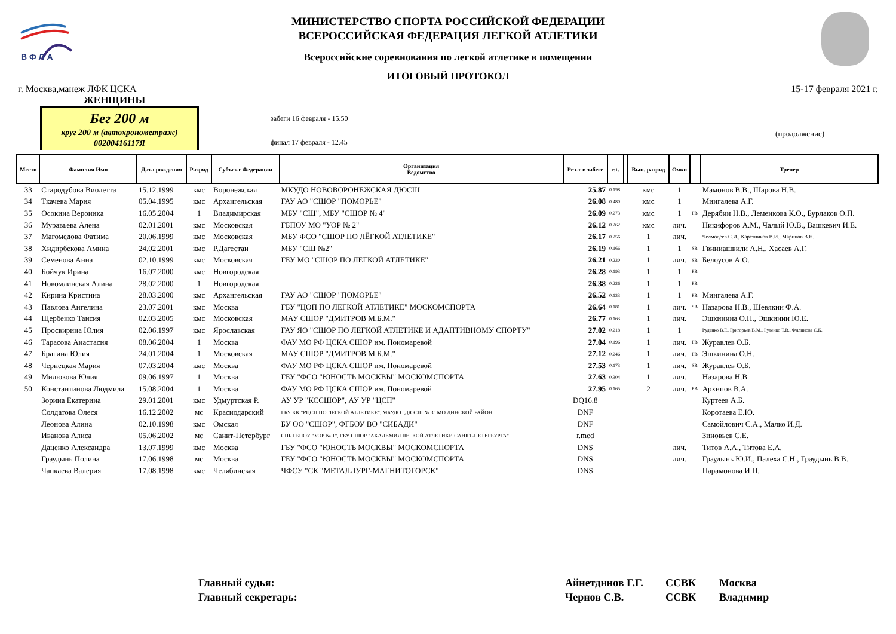В Ф Л А
МИНИСТЕРСТВО СПОРТА РОССИЙСКОЙ ФЕДЕРАЦИИ
ВСЕРОССИЙСКАЯ ФЕДЕРАЦИЯ ЛЕГКОЙ АТЛЕТИКИ
Всероссийские соревнования по легкой атлетике в помещении
ИТОГОВЫЙ ПРОТОКОЛ
г. Москва,манеж ЛФК ЦСКА 15-17 февраля 2021 г.
ЖЕНЩИНЫ
Бег 200 м
круг 200 м (автохронометраж)
00200416117Я
забеги 16 февраля - 15.50
финал 17 февраля - 12.45
(продолжение)
| Место | Фамилия Имя | Дата рождения | Разряд | Субъект Федерации | Организация Ведомство | Рез-т в забеге | r.t. | | Вып. разряд | Очки | | Тренер |
| --- | --- | --- | --- | --- | --- | --- | --- | --- | --- | --- | --- | --- |
| 33 | Стародубова Виолетта | 15.12.1999 | кмс | Воронежская | МКУДО НОВОВОРОНЕЖСКАЯ ДЮСШ | 25.87 | 0.198 | | кмс | 1 | | Мамонов В.В., Шарова Н.В. |
| 34 | Ткачева Мария | 05.04.1995 | кмс | Архангельская | ГАУ АО "СШОР "ПОМОРЬЕ" | 26.08 | 0.480 | | кмс | 1 | | Мингалева А.Г. |
| 35 | Осокина Вероника | 16.05.2004 | 1 | Владимирская | МБУ "СШ", МБУ "СШОР № 4" | 26.09 | 0.273 | | кмс | 1 | PB | Дерябин Н.В., Леменкова К.О., Бурлаков О.П. |
| 36 | Муравьева Алена | 02.01.2001 | кмс | Московская | ГБПОУ МО "УОР № 2" | 26.12 | 0.262 | | кмс | лич. | | Никифоров А.М., Чалый Ю.В., Вашкевич И.Е. |
| 37 | Магомедова Фатима | 20.06.1999 | кмс | Московская | МБУ ФСО "СШОР ПО ЛЁГКОЙ АТЛЕТИКЕ" | 26.17 | 0.256 | | 1 | лич. | | Челмодеев С.И., Каретников В.И., Маринов В.Н. |
| 38 | Хидирбекова Амина | 24.02.2001 | кмс | Р.Дагестан | МБУ "СШ №2" | 26.19 | 0.166 | | 1 | 1 | SB | Гвиниашвили А.Н., Хасаев А.Г. |
| 39 | Семенова Анна | 02.10.1999 | кмс | Московская | ГБУ МО "СШОР ПО ЛЕГКОЙ АТЛЕТИКЕ" | 26.21 | 0.230 | | 1 | лич. | SB | Белоусов А.О. |
| 40 | Бойчук Ирина | 16.07.2000 | кмс | Новгородская | | 26.28 | 0.193 | | 1 | 1 | PB | |
| 41 | Новомлинская Алина | 28.02.2000 | 1 | Новгородская | | 26.38 | 0.226 | | 1 | 1 | PB | |
| 42 | Кирина Кристина | 28.03.2000 | кмс | Архангельская | ГАУ АО "СШОР "ПОМОРЬЕ" | 26.52 | 0.133 | | 1 | 1 | PB | Мингалева А.Г. |
| 43 | Павлова Ангелина | 23.07.2001 | кмс | Москва | ГБУ "ЦОП ПО ЛЕГКОЙ АТЛЕТИКЕ" МОСКОМСПОРТА | 26.64 | 0.181 | | 1 | лич. | SB | Назарова Н.В., Шевякин Ф.А. |
| 44 | Щербенко Таисия | 02.03.2005 | кмс | Московская | МАУ СШОР "ДМИТРОВ М.Б.М." | 26.77 | 0.163 | | 1 | лич. | | Эшкинина О.Н., Эшкинин Ю.Е. |
| 45 | Просвирина Юлия | 02.06.1997 | кмс | Ярославская | ГАУ ЯО "СШОР ПО ЛЕГКОЙ АТЛЕТИКЕ И АДАПТИВНОМУ СПОРТУ" | 27.02 | 0.218 | | 1 | 1 | | Руденко В.Г., Григорьев В.М., Руденко Т.В., Филинова С.К. |
| 46 | Тарасова Анастасия | 08.06.2004 | 1 | Москва | ФАУ МО РФ ЦСКА СШОР им. Пономаревой | 27.04 | 0.196 | | 1 | лич. | PB | Журавлев О.Б. |
| 47 | Брагина Юлия | 24.01.2004 | 1 | Московская | МАУ СШОР "ДМИТРОВ М.Б.М." | 27.12 | 0.246 | | 1 | лич. | PB | Эшкинина О.Н. |
| 48 | Чернецкая Мария | 07.03.2004 | кмс | Москва | ФАУ МО РФ ЦСКА СШОР им. Пономаревой | 27.53 | 0.173 | | 1 | лич. | SB | Журавлев О.Б. |
| 49 | Милюкова Юлия | 09.06.1997 | 1 | Москва | ГБУ "ФСО "ЮНОСТЬ МОСКВЫ" МОСКОМСПОРТА | 27.63 | 0.304 | | 1 | лич. | | Назарова Н.В. |
| 50 | Константинова Людмила | 15.08.2004 | 1 | Москва | ФАУ МО РФ ЦСКА СШОР им. Пономаревой | 27.95 | 0.165 | | 2 | лич. | PB | Архипов В.А. |
| | Зорина Екатерина | 29.01.2001 | кмс | Удмуртская Р. | АУ УР "КССШОР", АУ УР "ЦСП" | DQ16.8 | | | | | | Куртеев А.Б. |
| | Солдатова Олеся | 16.12.2002 | мс | Краснодарский | ГБУ КК "РЦСП ПО ЛЕГКОЙ АТЛЕТИКЕ", МБУДО "ДЮСШ № 3" МО ДИНСКОЙ РАЙОН | DNF | | | | | | Коротаева Е.Ю. |
| | Леонова Алина | 02.10.1998 | кмс | Омская | БУ ОО "СШОР", ФГБОУ ВО "СИБАДИ" | DNF | | | | | | Самойлович С.А., Малко И.Д. |
| | Иванова Алиса | 05.06.2002 | мс | Санкт-Петербург | СПБ ГБПОУ "УОР № 1", ГБУ СШОР "АКАДЕМИЯ ЛЕГКОЙ АТЛЕТИКИ САНКТ-ПЕТЕРБУРГА" | r.med | | | | | | Зиновьев С.Е. |
| | Даценко Александра | 13.07.1999 | кмс | Москва | ГБУ "ФСО "ЮНОСТЬ МОСКВЫ" МОСКОМСПОРТА | DNS | | | | лич. | | Титов А.А., Титова Е.А. |
| | Граудынь Полина | 17.06.1998 | мс | Москва | ГБУ "ФСО "ЮНОСТЬ МОСКВЫ" МОСКОМСПОРТА | DNS | | | | лич. | | Граудынь Ю.И., Палеха С.Н., Граудынь В.В. |
| | Чапкаева Валерия | 17.08.1998 | кмс | Челябинская | ЧФСУ "СК "МЕТАЛЛУРГ-МАГНИТОГОРСК" | DNS | | | | | | Парамонова И.П. |
Главный судья:
Главный секретарь:
Айнетдинов Г.Г.
Чернов С.В.
ССВК
ССВК
Москва
Владимир